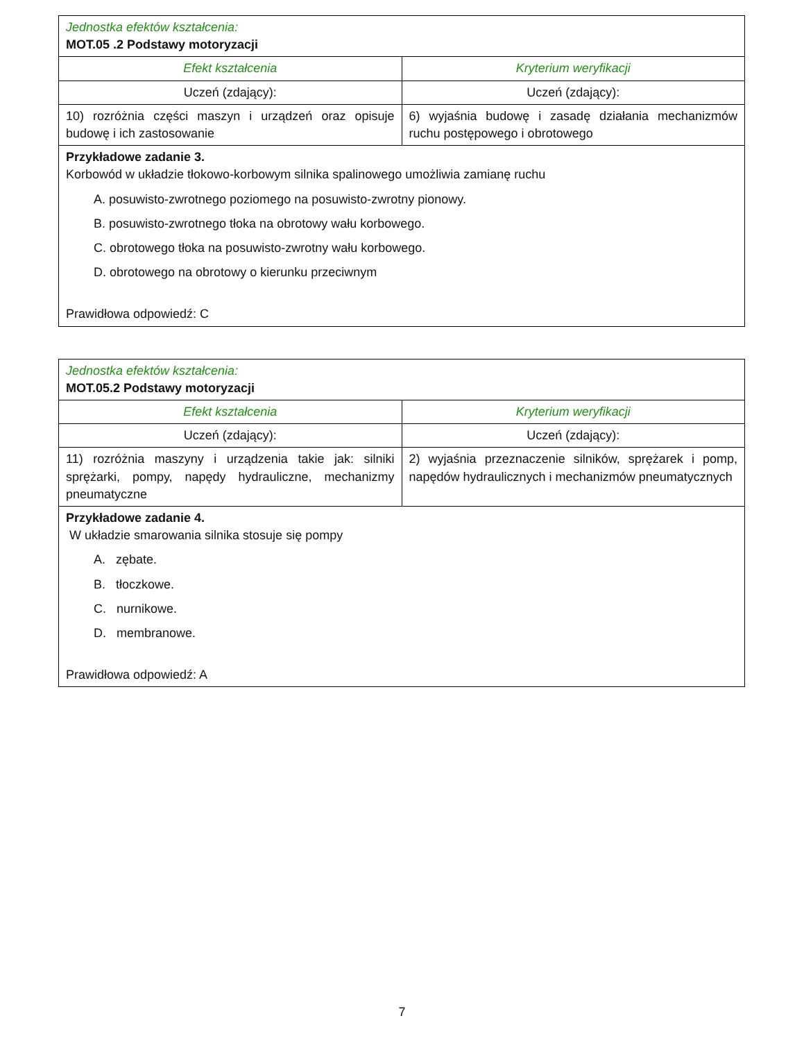| Jednostka efektów kształcenia: MOT.05 .2 Podstawy motoryzacji | |
| Efekt kształcenia | Kryterium weryfikacji |
| Uczeń (zdający): | Uczeń (zdający): |
| 10) rozróżnia części maszyn i urządzeń oraz opisuje budowę i ich zastosowanie | 6) wyjaśnia budowę i zasadę działania mechanizmów ruchu postępowego i obrotowego |
| Przykładowe zadanie 3. Korbowód w układzie tłokowo-korbowym silnika spalinowego umożliwia zamianę ruchu A. posuwisto-zwrotnego poziomego na posuwisto-zwrotny pionowy. B. posuwisto-zwrotnego tłoka na obrotowy wału korbowego. C. obrotowego tłoka na posuwisto-zwrotny wału korbowego. D. obrotowego na obrotowy o kierunku przeciwnym Prawidłowa odpowiedź: C | |
| Jednostka efektów kształcenia: MOT.05.2 Podstawy motoryzacji | |
| Efekt kształcenia | Kryterium weryfikacji |
| Uczeń (zdający): | Uczeń (zdający): |
| 11) rozróżnia maszyny i urządzenia takie jak: silniki sprężarki, pompy, napędy hydrauliczne, mechanizmy pneumatyczne | 2) wyjaśnia przeznaczenie silników, sprężarek i pomp, napędów hydraulicznych i mechanizmów pneumatycznych |
| Przykładowe zadanie 4. W układzie smarowania silnika stosuje się pompy A. zębate. B. tłoczkowe. C. nurnikowe. D. membranowe. Prawidłowa odpowiedź: A | |
7